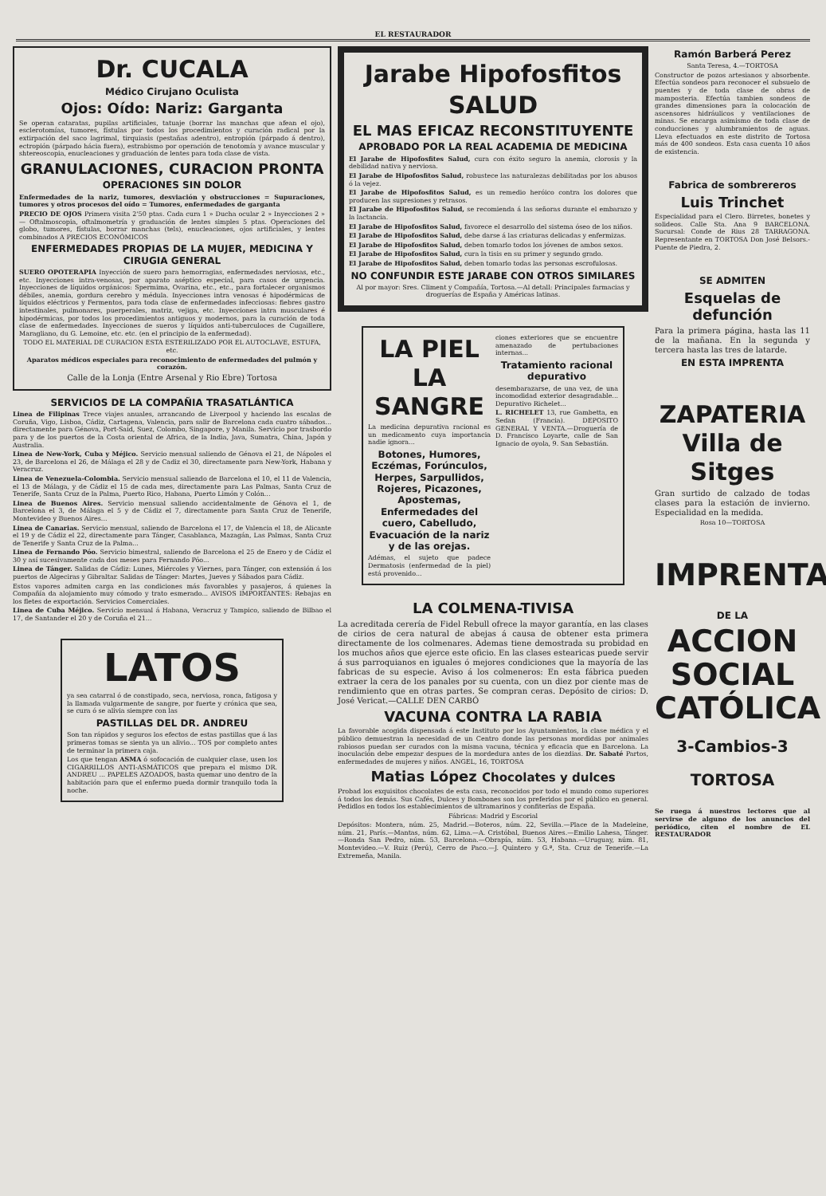EL RESTAURADOR
Dr. CUCALA
Médico Cirujano Oculista
Ojos: Oído: Nariz: Garganta
Se operan cataratas, pupilas artificiales, tatuaje (borrar las manchas que afean el ojo), esclerotomías, tumores, fístulas por todos los procedimientos y curación radical por la extirpación del saco lagrimal, tirquiasis (pestañas adentro), entropión (párpado á dentro), ectropión (párpado hácia fuera), estrabismo por operación de tenotomía y avance muscular y shtereoscopia, enucleaciones y graduación de lentes para toda clase de vista.
GRANULACIONES, CURACION PRONTA
OPERACIONES SIN DOLOR
Enfermedades de la nariz, tumores, desviación y obstrucciones = Supuraciones, tumores y otros procesos del oído = Tumores, enfermedades de garganta
PRECIO DE OJOS Primera visita 2'50 ptas. Cada cura 1 » Ducha ocular 2 » Inyecciones 2 » — Oftalmoscopia, oftalmometría y graduación de lentes simples 5 ptas. Operaciones del globo, tumores, fístulas, borrar manchas (tels), enucleaciones, ojos artificiales, y lentes combinados A PRECIOS ECONÓMICOS
ENFERMEDADES PROPIAS DE LA MUJER, MEDICINA Y CIRUGIA GENERAL
SUERO OPOTERAPIA Inyección de suero para hemorragias, enfermedades nerviosas, etc., etc. Inyecciones intra-venosas, por aparato aséptico especial, para casos de urgencia. Inyecciones de líquidos orgánicos: Spermima, Ovarina, etc., etc., para fortalecer organismos débiles, anemia, gordura cerebro y médula. Inyecciones intra venosas é hipodérmicas de líquidos eléctricos y Fermentos, para toda clase de enfermedades infecciosas: fiebres gastro intestinales, pulmonares, puerperales, matriz, vejiga, etc. Inyecciones intra musculares é hipodérmicas, por todos los procedimientos antiguos y modernos, para la curación de toda clase de enfermedades. Inyecciones de sueros y líquidos anti-tuberculoces de Cugaillere, Maragliano, du G. Lemoine, etc. etc. (en el principio de la enfermedad).
TODO EL MATERIAL DE CURACION ESTA ESTERILIZADO POR EL AUTOCLAVE, ESTUFA, etc.
Aparatos médicos especiales para reconocimiento de enfermedades del pulmón y corazón.
Calle de la Lonja (Entre Arsenal y Rio Ebre) Tortosa
SERVICIOS DE LA COMPAÑIA TRASATLÁNTICA
Linea de Filipinas Trece viajes anuales, arrancando de Liverpool y haciendo las escalas de Coruña, Vigo, Lisboa, Cádiz, Cartagena, Valencia, para salir de Barcelona cada cuatro sábados... directamente para Génova, Port-Said, Suez, Colombo, Singapore, y Manila. Servicio por trasbordo para y de los puertos de la Costa oriental de Africa, de la India, Java, Sumatra, China, Japón y Australia.
Linea de New-York, Cuba y Méjico. Servicio mensual saliendo de Génova el 21, de Nápoles el 23, de Barcelona el 26, de Málaga el 28 y de Cadiz el 30, directamente para New-York, Habana y Veracruz.
Linea de Venezuela-Colombia. Servicio mensual saliendo de Barcelona el 10, el 11 de Valencia, el 13 de Málaga, y de Cádiz el 15 de cada mes, directamente para Las Palmas, Santa Cruz de Tenerife, Santa Cruz de la Palma, Puerto Rico, Habana, Puerto Limón y Colón...
Linea de Buenos Aires. Servicio mensual saliendo accidentalmente de Génova el 1, de Barcelona el 3, de Málaga el 5 y de Cádiz el 7, directamente para Santa Cruz de Tenerife, Montevideo y Buenos Aires...
Linea de Canarias. Servicio mensual, saliendo de Barcelona el 17, de Valencia el 18, de Alicante el 19 y de Cádiz el 22, directamente para Tánger, Casablanca, Mazagán, Las Palmas, Santa Cruz de Tenerife y Santa Cruz de la Palma...
Linea de Fernando Póo. Servicio bimestral, saliendo de Barcelona el 25 de Enero y de Cádiz el 30 y así sucesivamente cada dos meses para Fernando Póo...
Linea de Tánger. Salidas de Cádiz: Lunes, Miércoles y Viernes, para Tánger, con extensión á los puertos de Algeciras y Gibraltar. Salidas de Tánger: Martes, Jueves y Sábados para Cádiz.
Estos vapores admiten carga en las condiciones más favorables y pasajeros, á quienes la Compañía da alojamiento muy cómodo y trato esmerado... AVISOS IMPORTANTES: Rebajas en los fletes de exportación. Servicios Comerciales.
Linea de Cuba Méjico. Servicio mensual á Habana, Veracruz y Tampico, saliendo de Bilbao el 17, de Santander el 20 y de Coruña el 21...
LATOS
ya sea catarral ó de constipado, seca, nerviosa, ronca, fatigosa y la llamada vulgarmente de sangre, por fuerte y crónica que sea, se cura ó se alivia siempre con las
PASTILLAS DEL DR. ANDREU
Son tan rápidos y seguros los efectos de estas pastillas que á las primeras tomas se sienta ya un alivio... TOS por completo antes de terminar la primera caja.
Los que tengan ASMA ó sofocación de cualquier clase, usen los CIGARRILLOS ANTI-ASMÁTICOS que prepara el mismo DR. ANDREU ... PAPELES AZOADOS, basta quemar uno dentro de la habitación para que el enfermo pueda dormir tranquilo toda la noche.
Jarabe Hipofosfitos
SALUD
EL MAS EFICAZ RECONSTITUYENTE
APROBADO POR LA REAL ACADEMIA DE MEDICINA
El Jarabe de Hipofosfites Salud, cura con éxito seguro la anemia, clorosis y la debilidad nativa y nerviosa.
El Jarabe de Hipofosfitos Salud, robustece las naturalezas debilitadas por los abusos ó la vejez.
El Jarabe de Hipofosfitos Salud, es un remedio heróico contra los dolores que producen las supresiones y retrasos.
El Jarabe de Hipofosfitos Salud, se recomienda á las señoras durante el embarazo y la lactancia.
El Jarabe de Hipofosfitos Salud, favorece el desarrollo del sistema óseo de los niños.
El Jarabe de Hipofosfitos Salud, debe darse á las criaturas delicadas y enfermizas.
El Jarabe de Hipofosfitos Salud, deben tomarlo todos los jóvenes de ambos sexos.
El Jarabe de Hipofosfitos Salud, cura la tisis en su primer y segundo grado.
El Jarabe de Hipofosfitos Salud, deben tomarlo todas las personas escrofulosas.
NO CONFUNDIR ESTE JARABE CON OTROS SIMILARES
Al por mayor: Sres. Climent y Compañía, Tortosa.—Al detall: Principales farmacias y droguerías de España y Américas latinas.
LA PIEL LA SANGRE
La medicina depurativa racional es un medicamento cuya importancia nadie ignora...
Botones, Humores, Eczémas, Forúnculos, Herpes, Sarpullidos, Rojeres, Picazones, Apostemas, Enfermedades del cuero, Cabelludo, Evacuación de la nariz y de las orejas.
Adémas, el sujeto que padece Dermatosis (enfermedad de la piel) está provenido...
ciones exteriores que se encuentre amenazado de pertubaciones internas...
Tratamiento racional depurativo
desembarazarse, de una vez, de una incomodidad exterior desagradable... Depurativo Richelet...
L. RICHELET 13, rue Gambetta, en Sedan (Francia). DEPOSITO GENERAL Y VENTA.—Droguería de D. Francisco Loyarte, calle de San Ignacio de oyola, 9. San Sebastián.
LA COLMENA-TIVISA
La acreditada cerería de Fidel Rebull ofrece la mayor garantía, en las clases de cirios de cera natural de abejas á causa de obtener esta primera directamente de los colmenares. Ademas tiene demostrada su probidad en los muchos años que ejerce este oficio. En las clases estearicas puede servir á sus parroquianos en iguales ó mejores condiciones que la mayoría de las fabricas de su especie. Aviso á los colmeneros: En esta fábrica pueden extraer la cera de los panales por su cuenta, con un diez por ciente mas de rendimiento que en otras partes. Se compran ceras. Depósito de cirios: D. José Vericat.—CALLE DEN CARBÓ
VACUNA CONTRA LA RABIA
La favorable acogida dispensada á este Instituto por los Ayuntamientos, la clase médica y el público demuestran la necesidad de un Centro donde las personas mordidas por animales rabiosos puedan ser curados con la misma vacuna, técnica y eficacia que en Barcelona. La inoculación debe empezar despues de la mordedura antes de los diezdias. Dr. Sabaté Partos, enfermedades de mujeres y niños. ANGEL, 16, TORTOSA
Matias López Chocolates y dulces
Probad los exquisitos chocolates de esta casa, reconocidos por todo el mundo como superiores á todos los demás. Sus Cafés, Dulces y Bombones son los preferidos por el público en general. Pedidlos en todos los establecimientos de ultramarinos y confiterías de España.
Fábricas: Madrid y Escorial
Depósitos: Montera, núm. 25, Madrid.—Boteros, núm. 22, Sevilla.—Place de la Madeleine, núm. 21, París.—Mantas, núm. 62, Lima.—A. Cristóbal, Buenos Aires.—Emilio Lahesa, Tánger.—Ronda San Pedro, núm. 53, Barcelona.—Obrapía, núm. 53, Habana.—Uruguay, núm. 81, Montevideo.—V. Ruiz (Perú), Cerro de Paco.—J. Quintero y G.ª, Sta. Cruz de Tenerife.—La Extremeña, Manila.
Ramón Barberá Perez
Santa Teresa, 4.—TORTOSA
Constructor de pozos artesianos y absorbente. Efectúa sondeos para reconocer el subsuelo de puentes y de toda clase de obras de mamposteria. Efectúa tambien sondeos de grandes dimensiones para la colocación de ascensores hidráulicos y ventilaciones de minas. Se encarga asimismo de toda clase de conducciones y alumbramientos de aguas. Lleva efectuados en este distrito de Tortosa más de 400 sondeos. Esta casa cuenta 10 años de existencia.
Fabrica de sombrereros
Luis Trinchet
Especialidad para el Clero. Birretes, bonetes y solideos. Calle Sta. Ana 9 BARCELONA. Sucursal: Conde de Rius 28 TARRAGONA. Representante en TORTOSA Don José Belsors.-Puente de Piedra, 2.
SE ADMITEN
Esquelas de defunción
Para la primera página, hasta las 11 de la mañana. En la segunda y tercera hasta las tres de latarde.
EN ESTA IMPRENTA
ZAPATERIA Villa de Sitges
Gran surtido de calzado de todas clases para la estación de invierno. Especialidad en la medida.
Rosa 10—TORTOSA
IMPRENTA
DE LA
ACCION SOCIAL CATÓLICA
3-Cambios-3 TORTOSA
Se ruega á nuestros lectores que al servirse de alguno de los anuncios del periódico, citen el nombre de EL RESTAURADOR